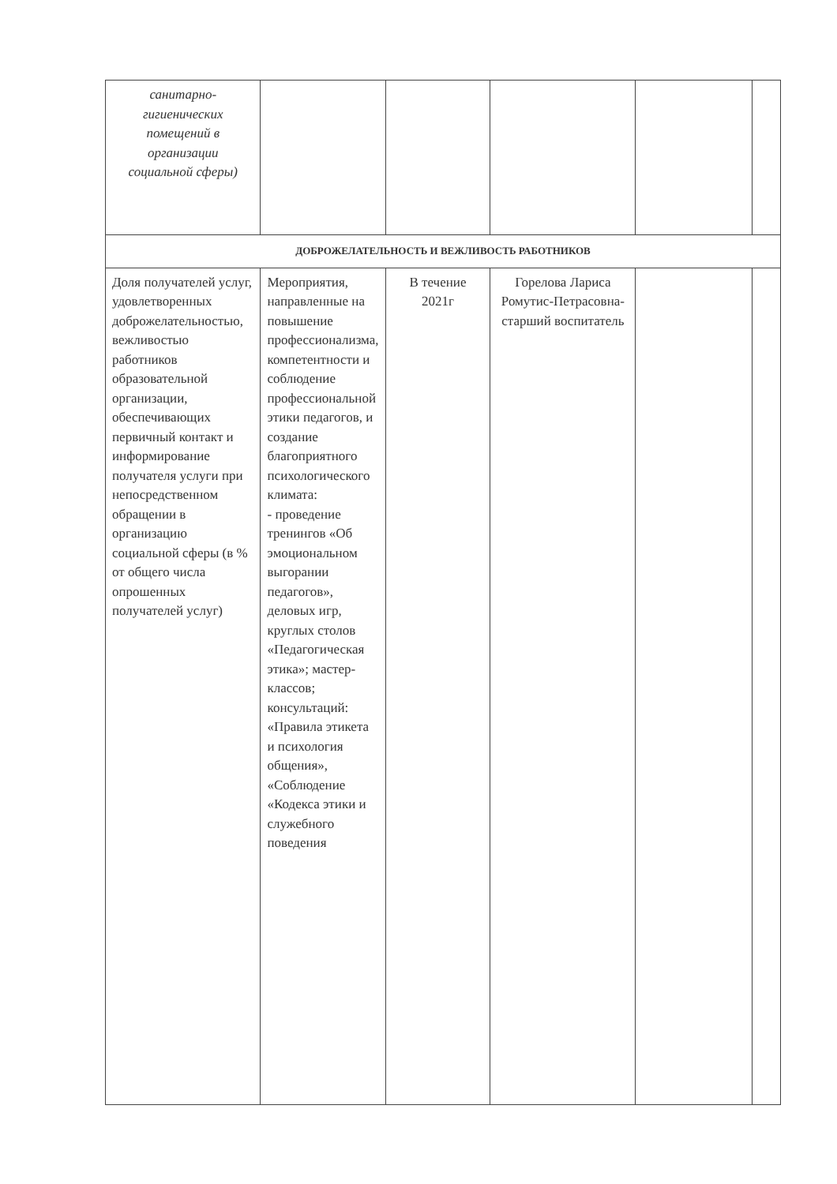| санитарно- гигиенических помещений в организации социальной сферы) | | | | | |
| ДОБРОЖЕЛАТЕЛЬНОСТЬ И ВЕЖЛИВОСТЬ РАБОТНИКОВ | | | | | |
| Доля получателей услуг, удовлетворенных доброжелательностью, вежливостью работников образовательной организации, обеспечивающих первичный контакт и информирование получателя услуги при непосредственном обращении в организацию социальной сферы (в % от общего числа опрошенных получателей услуг) | Мероприятия, направленные на повышение профессионализма, компетентности и соблюдение профессиональной этики педагогов, и создание благоприятного психологического климата: - проведение тренингов «Об эмоциональном выгорании педагогов», деловых игр, круглых столов «Педагогическая этика»; мастер-классов; консультаций: «Правила этикета и психология общения», «Соблюдение «Кодекса этики и служебного поведения | В течение 2021г | Горелова Лариса Ромутис-Петрасовна-старший воспитатель | | |